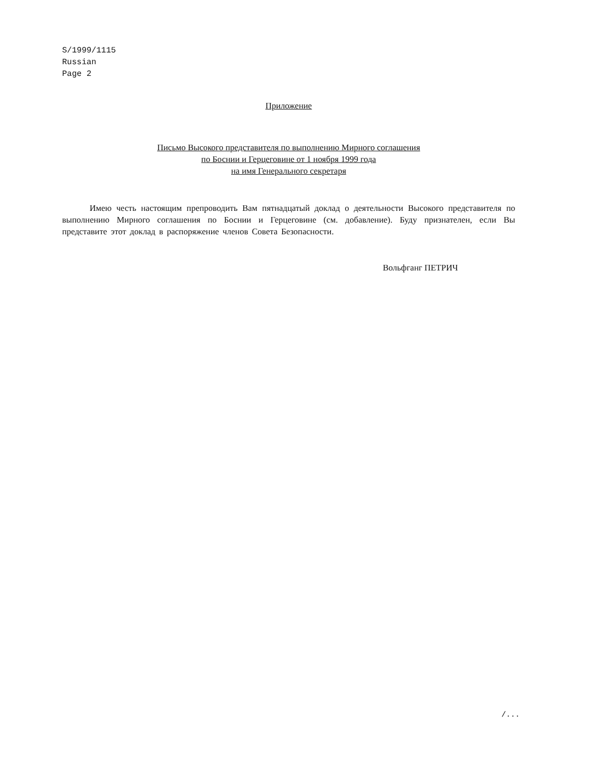S/1999/1115
Russian
Page 2
Приложение
Письмо Высокого представителя по выполнению Мирного соглашения
по Боснии и Герцеговине от 1 ноября 1999 года
на имя Генерального секретаря
Имею честь настоящим препроводить Вам пятнадцатый доклад о деятельности Высокого представителя по выполнению Мирного соглашения по Боснии и Герцеговине (см. добавление). Буду признателен, если Вы представите этот доклад в распоряжение членов Совета Безопасности.
Вольфганг ПЕТРИЧ
/...